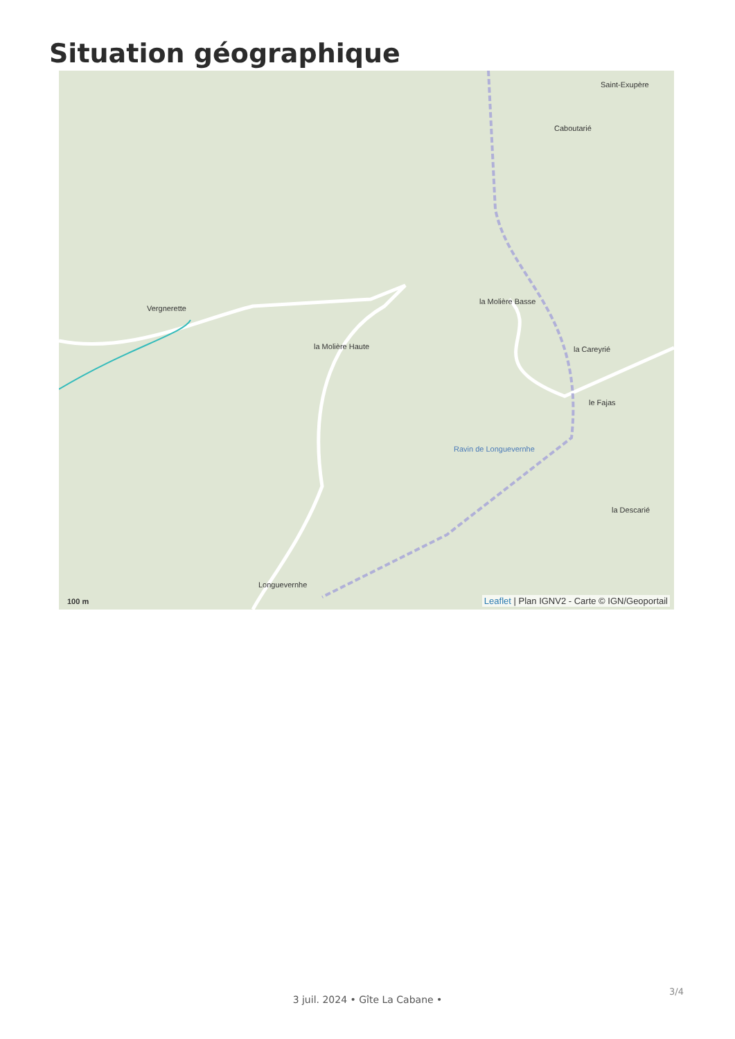Situation géographique
Saint-Exupère
Caboutarié
Vergnerette
la Molière Basse
la Molière Haute la Careyrié
le Fajas
la Descarié
Longuevernhe
Ravin de Longuevernhe
100 m Leaflet | Plan IGNV2 - Carte © IGN/Geoportail
3/4
3 juil. 2024 • Gîte La Cabane •